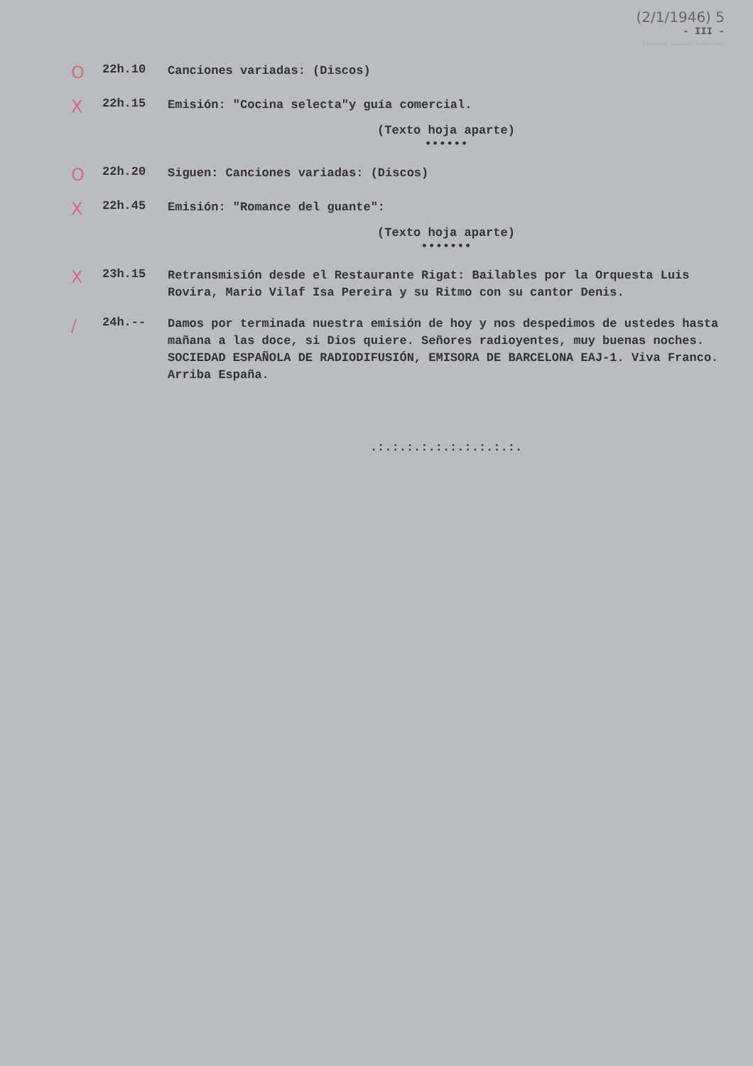(2/1/1946) 5
- III -
Universitat Autònoma de Barcelona
O
22h.10
Canciones variadas: (Discos)
X
22h.15
Emisión: "Cocina selecta"y guía comercial.
(Texto hoja aparte)
••••••
O
22h.20
Siguen: Canciones variadas: (Discos)
X
22h.45
Emisión: "Romance del guante":
(Texto hoja aparte)
•••••••
X
23h.15
Retransmisión desde el Restaurante Rigat: Bailables por la Orquesta Luis Rovira, Mario Vilaf Isa Pereira y su Ritmo con su cantor Denis.
/
24h.--
Damos por terminada nuestra emisión de hoy y nos despedimos de ustedes hasta mañana a las doce, si Dios quiere. Señores radioyentes, muy buenas noches. SOCIEDAD ESPAÑOLA DE RADIODIFUSIÓN, EMISORA DE BARCELONA EAJ-1. Viva Franco. Arriba España.
.:.:.:.:.:.:.:.:.:.:.